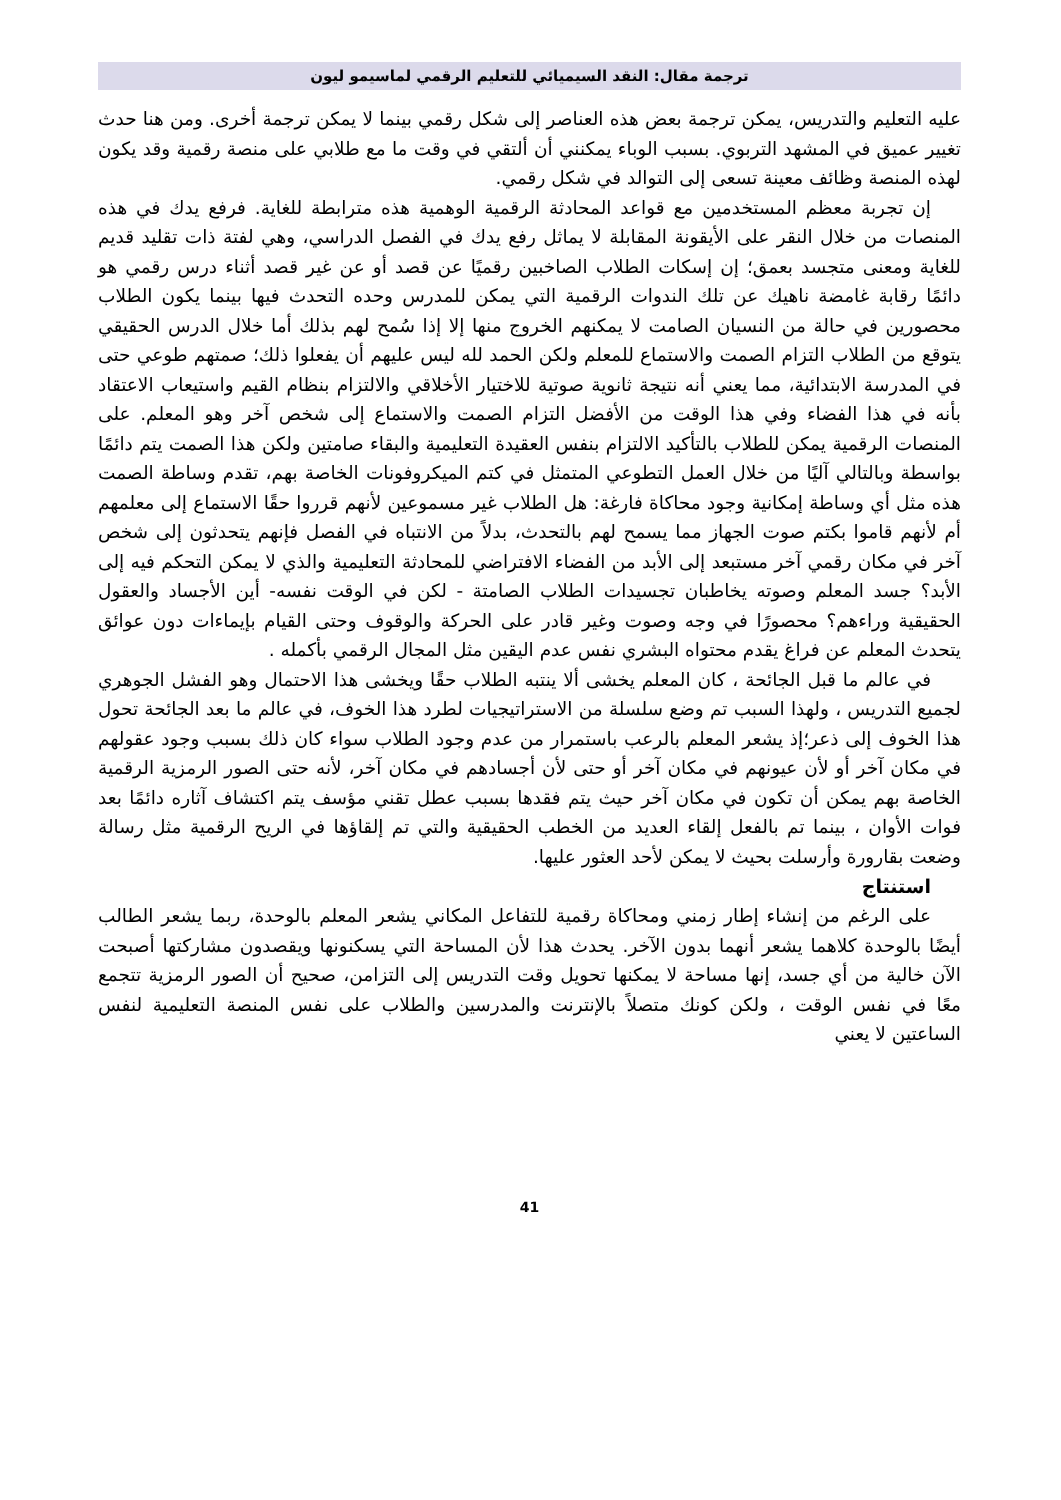ترجمة مقال: النقد السيميائي للتعليم الرقمي لماسيمو ليون
عليه التعليم والتدريس، يمكن ترجمة بعض هذه العناصر إلى شكل رقمي بينما لا يمكن ترجمة أخرى. ومن هنا حدث تغيير عميق في المشهد التربوي. بسبب الوباء يمكنني أن ألتقي في وقت ما مع طلابي على منصة رقمية وقد يكون لهذه المنصة وظائف معينة تسعى إلى التوالد في شكل رقمي.
إن تجربة معظم المستخدمين مع قواعد المحادثة الرقمية الوهمية هذه مترابطة للغاية. فرفع يدك في هذه المنصات من خلال النقر على الأيقونة المقابلة لا يماثل رفع يدك في الفصل الدراسي، وهي لفتة ذات تقليد قديم للغاية ومعنى متجسد بعمق؛ إن إسكات الطلاب الصاخبين رقميًا عن قصد أو عن غير قصد أثناء درس رقمي هو دائمًا رقابة غامضة ناهيك عن تلك الندوات الرقمية التي يمكن للمدرس وحده التحدث فيها بينما يكون الطلاب محصورين في حالة من النسيان الصامت لا يمكنهم الخروج منها إلا إذا سُمح لهم بذلك أما خلال الدرس الحقيقي يتوقع من الطلاب التزام الصمت والاستماع للمعلم ولكن الحمد لله ليس عليهم أن يفعلوا ذلك؛ صمتهم طوعي حتى في المدرسة الابتدائية، مما يعني أنه نتيجة ثانوية صوتية للاختيار الأخلاقي والالتزام بنظام القيم واستيعاب الاعتقاد بأنه في هذا الفضاء وفي هذا الوقت من الأفضل التزام الصمت والاستماع إلى شخص آخر وهو المعلم. على المنصات الرقمية يمكن للطلاب بالتأكيد الالتزام بنفس العقيدة التعليمية والبقاء صامتين ولكن هذا الصمت يتم دائمًا بواسطة وبالتالي آليًا من خلال العمل التطوعي المتمثل في كتم الميكروفونات الخاصة بهم، تقدم وساطة الصمت هذه مثل أي وساطة إمكانية وجود محاكاة فارغة: هل الطلاب غير مسموعين لأنهم قرروا حقًا الاستماع إلى معلمهم أم لأنهم قاموا بكتم صوت الجهاز مما يسمح لهم بالتحدث، بدلاً من الانتباه في الفصل فإنهم يتحدثون إلى شخص آخر في مكان رقمي آخر مستبعد إلى الأبد من الفضاء الافتراضي للمحادثة التعليمية والذي لا يمكن التحكم فيه إلى الأبد؟ جسد المعلم وصوته يخاطبان تجسيدات الطلاب الصامتة - لكن في الوقت نفسه- أين الأجساد والعقول الحقيقية وراءهم؟ محصورًا في وجه وصوت وغير قادر على الحركة والوقوف وحتى القيام بإيماءات دون عوائق يتحدث المعلم عن فراغ يقدم محتواه البشري نفس عدم اليقين مثل المجال الرقمي بأكمله .
في عالم ما قبل الجائحة ، كان المعلم يخشى ألا ينتبه الطلاب حقًا ويخشى هذا الاحتمال وهو الفشل الجوهري لجميع التدريس ، ولهذا السبب تم وضع سلسلة من الاستراتيجيات لطرد هذا الخوف، في عالم ما بعد الجائحة تحول هذا الخوف إلى ذعر؛إذ يشعر المعلم بالرعب باستمرار من عدم وجود الطلاب سواء كان ذلك بسبب وجود عقولهم في مكان آخر أو لأن عيونهم في مكان آخر أو حتى لأن أجسادهم في مكان آخر، لأنه حتى الصور الرمزية الرقمية الخاصة بهم يمكن أن تكون في مكان آخر حيث يتم فقدها بسبب عطل تقني مؤسف يتم اكتشاف آثاره دائمًا بعد فوات الأوان ، بينما تم بالفعل إلقاء العديد من الخطب الحقيقية والتي تم إلقاؤها في الريح الرقمية مثل رسالة وضعت بقارورة وأرسلت بحيث لا يمكن لأحد العثور عليها.
استنتاج
على الرغم من إنشاء إطار زمني ومحاكاة رقمية للتفاعل المكاني يشعر المعلم بالوحدة، ربما يشعر الطالب أيضًا بالوحدة كلاهما يشعر أنهما بدون الآخر. يحدث هذا لأن المساحة التي يسكنونها ويقصدون مشاركتها أصبحت الآن خالية من أي جسد، إنها مساحة لا يمكنها تحويل وقت التدريس إلى التزامن، صحيح أن الصور الرمزية تتجمع معًا في نفس الوقت ، ولكن كونك متصلاً بالإنترنت والمدرسين والطلاب على نفس المنصة التعليمية لنفس الساعتين لا يعني
41